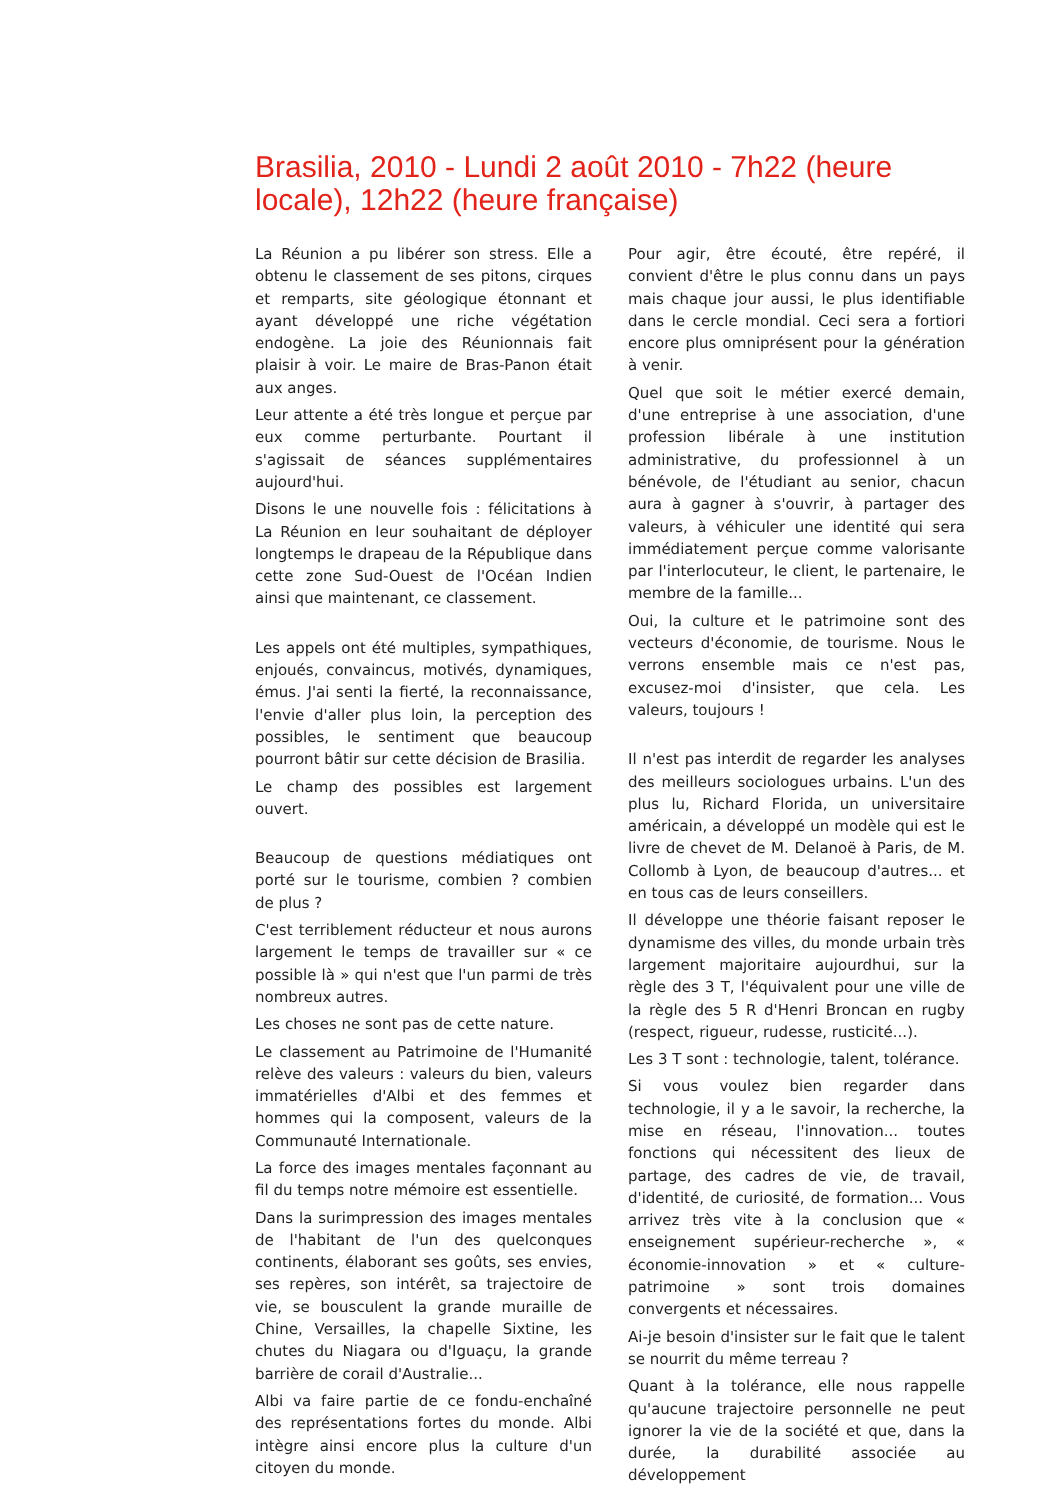Brasilia, 2010 - Lundi 2 août 2010 - 7h22 (heure locale), 12h22 (heure française)
La Réunion a pu libérer son stress. Elle a obtenu le classement de ses pitons, cirques et remparts, site géologique étonnant et ayant développé une riche végétation endogène. La joie des Réunionnais fait plaisir à voir. Le maire de Bras-Panon était aux anges.
Leur attente a été très longue et perçue par eux comme perturbante. Pourtant il s'agissait de séances supplémentaires aujourd'hui.
Disons le une nouvelle fois : félicitations à La Réunion en leur souhaitant de déployer longtemps le drapeau de la République dans cette zone Sud-Ouest de l'Océan Indien ainsi que maintenant, ce classement.
Les appels ont été multiples, sympathiques, enjoués, convaincus, motivés, dynamiques, émus. J'ai senti la fierté, la reconnaissance, l'envie d'aller plus loin, la perception des possibles, le sentiment que beaucoup pourront bâtir sur cette décision de Brasilia.
Le champ des possibles est largement ouvert.
Beaucoup de questions médiatiques ont porté sur le tourisme, combien ? combien de plus ?
C'est terriblement réducteur et nous aurons largement le temps de travailler sur « ce possible là » qui n'est que l'un parmi de très nombreux autres.
Les choses ne sont pas de cette nature.
Le classement au Patrimoine de l'Humanité relève des valeurs : valeurs du bien, valeurs immatérielles d'Albi et des femmes et hommes qui la composent, valeurs de la Communauté Internationale.
La force des images mentales façonnant au fil du temps notre mémoire est essentielle.
Dans la surimpression des images mentales de l'habitant de l'un des quelconques continents, élaborant ses goûts, ses envies, ses repères, son intérêt, sa trajectoire de vie, se bousculent la grande muraille de Chine, Versailles, la chapelle Sixtine, les chutes du Niagara ou d'Iguaçu, la grande barrière de corail d'Australie...
Albi va faire partie de ce fondu-enchaîné des représentations fortes du monde. Albi intègre ainsi encore plus la culture d'un citoyen du monde.
Pour agir, être écouté, être repéré, il convient d'être le plus connu dans un pays mais chaque jour aussi, le plus identifiable dans le cercle mondial. Ceci sera a fortiori encore plus omniprésent pour la génération à venir.
Quel que soit le métier exercé demain, d'une entreprise à une association, d'une profession libérale à une institution administrative, du professionnel à un bénévole, de l'étudiant au senior, chacun aura à gagner à s'ouvrir, à partager des valeurs, à véhiculer une identité qui sera immédiatement perçue comme valorisante par l'interlocuteur, le client, le partenaire, le membre de la famille...
Oui, la culture et le patrimoine sont des vecteurs d'économie, de tourisme. Nous le verrons ensemble mais ce n'est pas, excusez-moi d'insister, que cela. Les valeurs, toujours !
Il n'est pas interdit de regarder les analyses des meilleurs sociologues urbains. L'un des plus lu, Richard Florida, un universitaire américain, a développé un modèle qui est le livre de chevet de M. Delanoë à Paris, de M. Collomb à Lyon, de beaucoup d'autres... et en tous cas de leurs conseillers.
Il développe une théorie faisant reposer le dynamisme des villes, du monde urbain très largement majoritaire aujourdhui, sur la règle des 3 T, l'équivalent pour une ville de la règle des 5 R d'Henri Broncan en rugby (respect, rigueur, rudesse, rusticité...).
Les 3 T sont : technologie, talent, tolérance.
Si vous voulez bien regarder dans technologie, il y a le savoir, la recherche, la mise en réseau, l'innovation... toutes fonctions qui nécessitent des lieux de partage, des cadres de vie, de travail, d'identité, de curiosité, de formation... Vous arrivez très vite à la conclusion que « enseignement supérieur-recherche », « économie-innovation » et « culture-patrimoine » sont trois domaines convergents et nécessaires.
Ai-je besoin d'insister sur le fait que le talent se nourrit du même terreau ?
Quant à la tolérance, elle nous rappelle qu'aucune trajectoire personnelle ne peut ignorer la vie de la société et que, dans la durée, la durabilité associée au développement